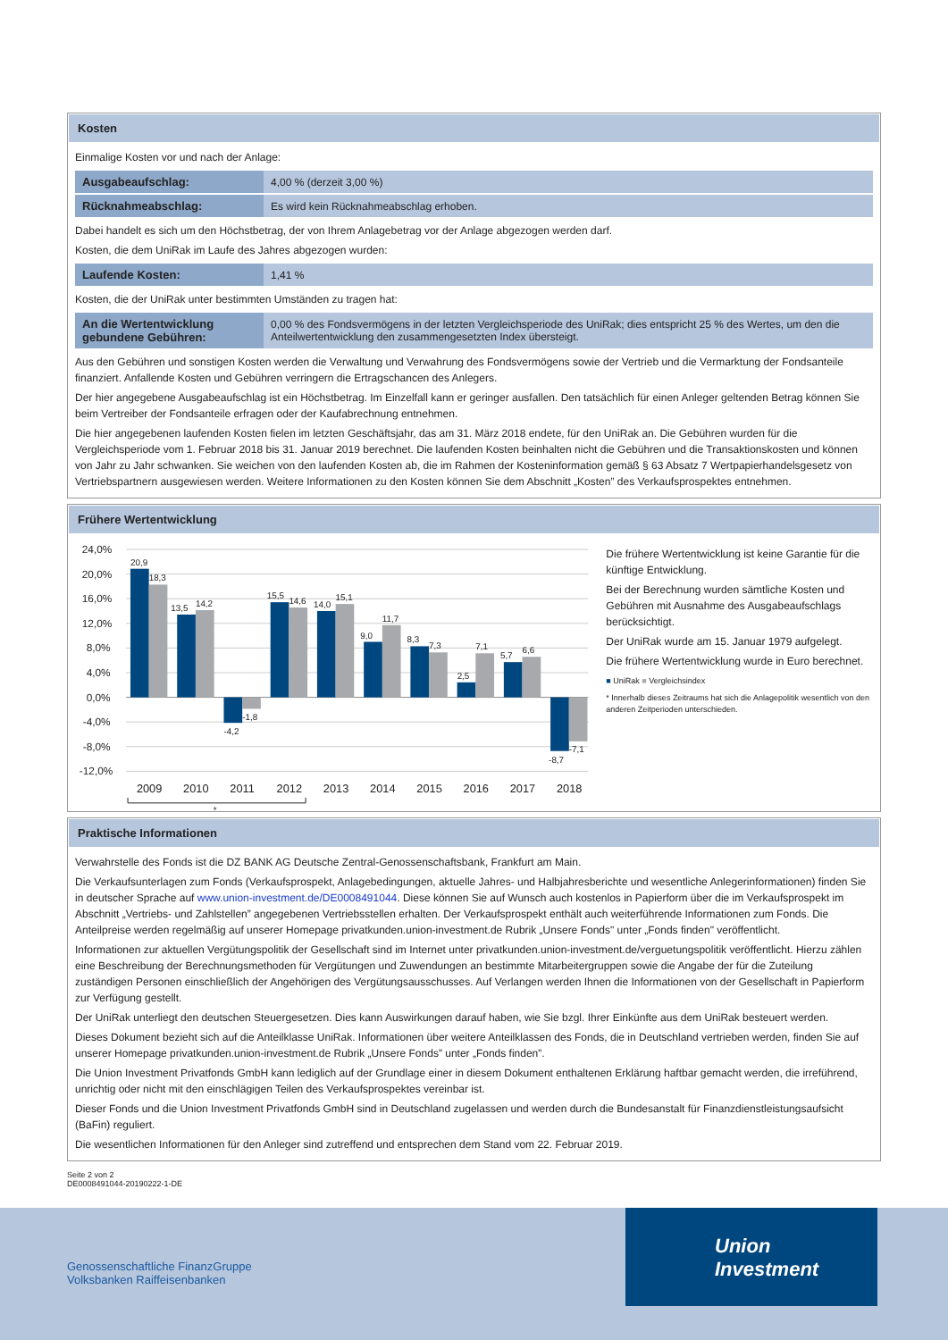Kosten
Einmalige Kosten vor und nach der Anlage:
| Ausgabeaufschlag: | 4,00 % (derzeit 3,00 %) |
| Rücknahmeabschlag: | Es wird kein Rücknahmeabschlag erhoben. |
Dabei handelt es sich um den Höchstbetrag, der von Ihrem Anlagebetrag vor der Anlage abgezogen werden darf.
Kosten, die dem UniRak im Laufe des Jahres abgezogen wurden:
| Laufende Kosten: | 1,41 % |
Kosten, die der UniRak unter bestimmten Umständen zu tragen hat:
| An die Wertentwicklung gebundene Gebühren: | 0,00 % des Fondsvermögens in der letzten Vergleichsperiode des UniRak; dies entspricht 25 % des Wertes, um den die Anteilwertentwicklung den zusammengesetzten Index übersteigt. |
Aus den Gebühren und sonstigen Kosten werden die Verwaltung und Verwahrung des Fondsvermögens sowie der Vertrieb und die Vermarktung der Fondsanteile finanziert. Anfallende Kosten und Gebühren verringern die Ertragschancen des Anlegers.
Der hier angegebene Ausgabeaufschlag ist ein Höchstbetrag. Im Einzelfall kann er geringer ausfallen. Den tatsächlich für einen Anleger geltenden Betrag können Sie beim Vertreiber der Fondsanteile erfragen oder der Kaufabrechnung entnehmen.
Die hier angegebenen laufenden Kosten fielen im letzten Geschäftsjahr, das am 31. März 2018 endete, für den UniRak an. Die Gebühren wurden für die Vergleichsperiode vom 1. Februar 2018 bis 31. Januar 2019 berechnet. Die laufenden Kosten beinhalten nicht die Gebühren und die Transaktionskosten und können von Jahr zu Jahr schwanken. Sie weichen von den laufenden Kosten ab, die im Rahmen der Kosteninformation gemäß § 63 Absatz 7 Wertpapierhandelsgesetz von Vertriebspartnern ausgewiesen werden. Weitere Informationen zu den Kosten können Sie dem Abschnitt „Kosten” des Verkaufsprospektes entnehmen.
Frühere Wertentwicklung
24,0%
20,0%
16,0%
12,0%
8,0%
4,0%
0,0%
-4,0%
-8,0%
-12,0%
20,9
18,3
13,5
14,2
-4,2
-1,8
15,5
14,6
14,0
15,1
9,0
11,7
8,3
7,3
2,5
7,1
5,7
6,6
-8,7
-7,1
2009
2010
2011
2012
2013
2014
2015
2016
2017
2018
*
Die frühere Wertentwicklung ist keine Garantie für die künftige Entwicklung.
Bei der Berechnung wurden sämtliche Kosten und Gebühren mit Ausnahme des Ausgabeaufschlags berücksichtigt.
Der UniRak wurde am 15. Januar 1979 aufgelegt.
Die frühere Wertentwicklung wurde in Euro berechnet.
■ UniRak ■ Vergleichsindex
* Innerhalb dieses Zeitraums hat sich die Anlagepolitik wesentlich von den anderen Zeitperioden unterschieden.
Praktische Informationen
Verwahrstelle des Fonds ist die DZ BANK AG Deutsche Zentral-Genossenschaftsbank, Frankfurt am Main.
Die Verkaufsunterlagen zum Fonds (Verkaufsprospekt, Anlagebedingungen, aktuelle Jahres- und Halbjahresberichte und wesentliche Anlegerinformationen) finden Sie in deutscher Sprache auf www.union-investment.de/DE0008491044. Diese können Sie auf Wunsch auch kostenlos in Papierform über die im Verkaufsprospekt im Abschnitt „Vertriebs- und Zahlstellen” angegebenen Vertriebsstellen erhalten. Der Verkaufsprospekt enthält auch weiterführende Informationen zum Fonds. Die Anteilpreise werden regelmäßig auf unserer Homepage privatkunden.union-investment.de Rubrik „Unsere Fonds" unter „Fonds finden" veröffentlicht.
Informationen zur aktuellen Vergütungspolitik der Gesellschaft sind im Internet unter privatkunden.union-investment.de/verguetungspolitik veröffentlicht. Hierzu zählen eine Beschreibung der Berechnungsmethoden für Vergütungen und Zuwendungen an bestimmte Mitarbeitergruppen sowie die Angabe der für die Zuteilung zuständigen Personen einschließlich der Angehörigen des Vergütungsausschusses. Auf Verlangen werden Ihnen die Informationen von der Gesellschaft in Papierform zur Verfügung gestellt.
Der UniRak unterliegt den deutschen Steuergesetzen. Dies kann Auswirkungen darauf haben, wie Sie bzgl. Ihrer Einkünfte aus dem UniRak besteuert werden.
Dieses Dokument bezieht sich auf die Anteilklasse UniRak. Informationen über weitere Anteilklassen des Fonds, die in Deutschland vertrieben werden, finden Sie auf unserer Homepage privatkunden.union-investment.de Rubrik „Unsere Fonds” unter „Fonds finden”.
Die Union Investment Privatfonds GmbH kann lediglich auf der Grundlage einer in diesem Dokument enthaltenen Erklärung haftbar gemacht werden, die irreführend, unrichtig oder nicht mit den einschlägigen Teilen des Verkaufsprospektes vereinbar ist.
Dieser Fonds und die Union Investment Privatfonds GmbH sind in Deutschland zugelassen und werden durch die Bundesanstalt für Finanzdienstleistungsaufsicht (BaFin) reguliert.
Die wesentlichen Informationen für den Anleger sind zutreffend und entsprechen dem Stand vom 22. Februar 2019.
Seite 2 von 2
DE0008491044-20190222-1-DE
Genossenschaftliche FinanzGruppe
Volksbanken Raiffeisenbanken
Union
Investment